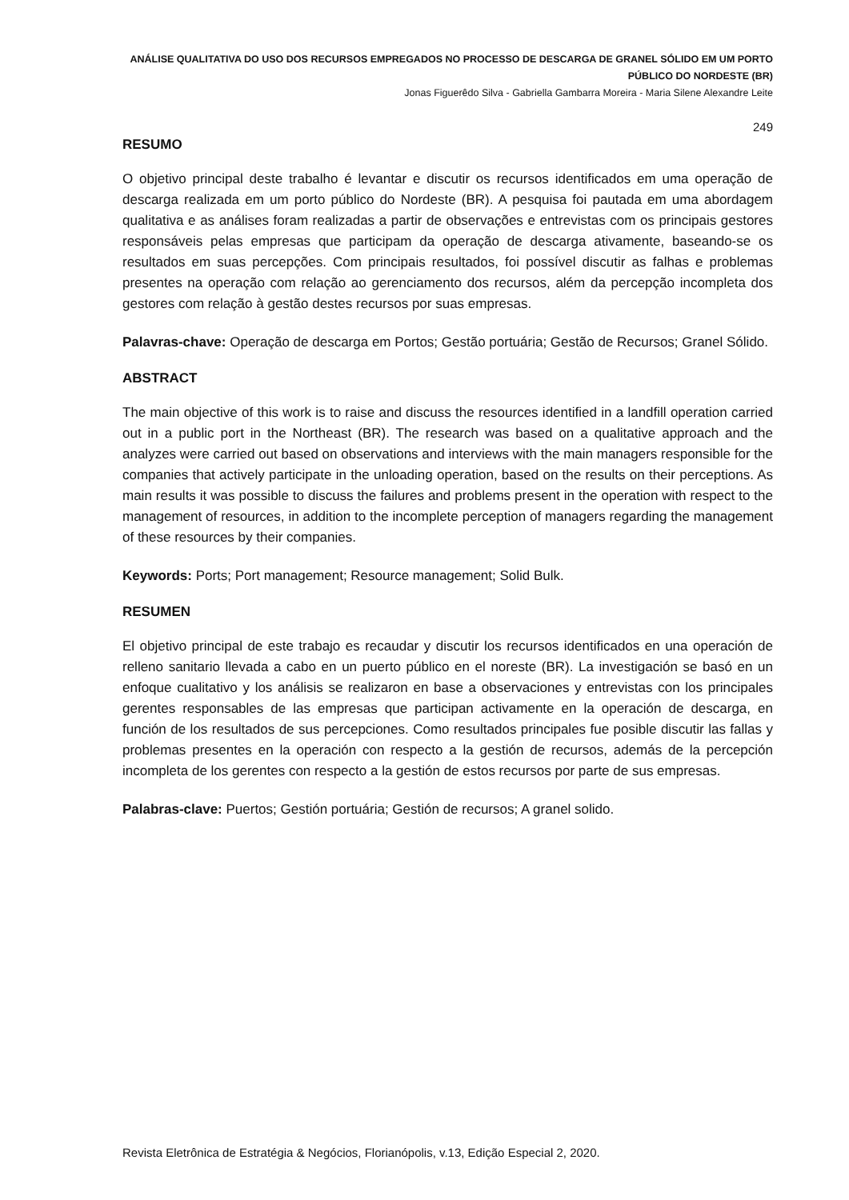ANÁLISE QUALITATIVA DO USO DOS RECURSOS EMPREGADOS NO PROCESSO DE DESCARGA DE GRANEL SÓLIDO EM UM PORTO PÚBLICO DO NORDESTE (BR)
Jonas Figuerêdo Silva - Gabriella Gambarra Moreira - Maria Silene Alexandre Leite
249
RESUMO
O objetivo principal deste trabalho é levantar e discutir os recursos identificados em uma operação de descarga realizada em um porto público do Nordeste (BR). A pesquisa foi pautada em uma abordagem qualitativa e as análises foram realizadas a partir de observações e entrevistas com os principais gestores responsáveis pelas empresas que participam da operação de descarga ativamente, baseando-se os resultados em suas percepções. Com principais resultados, foi possível discutir as falhas e problemas presentes na operação com relação ao gerenciamento dos recursos, além da percepção incompleta dos gestores com relação à gestão destes recursos por suas empresas.
Palavras-chave: Operação de descarga em Portos; Gestão portuária; Gestão de Recursos; Granel Sólido.
ABSTRACT
The main objective of this work is to raise and discuss the resources identified in a landfill operation carried out in a public port in the Northeast (BR). The research was based on a qualitative approach and the analyzes were carried out based on observations and interviews with the main managers responsible for the companies that actively participate in the unloading operation, based on the results on their perceptions. As main results it was possible to discuss the failures and problems present in the operation with respect to the management of resources, in addition to the incomplete perception of managers regarding the management of these resources by their companies.
Keywords: Ports; Port management; Resource management; Solid Bulk.
RESUMEN
El objetivo principal de este trabajo es recaudar y discutir los recursos identificados en una operación de relleno sanitario llevada a cabo en un puerto público en el noreste (BR). La investigación se basó en un enfoque cualitativo y los análisis se realizaron en base a observaciones y entrevistas con los principales gerentes responsables de las empresas que participan activamente en la operación de descarga, en función de los resultados de sus percepciones. Como resultados principales fue posible discutir las fallas y problemas presentes en la operación con respecto a la gestión de recursos, además de la percepción incompleta de los gerentes con respecto a la gestión de estos recursos por parte de sus empresas.
Palabras-clave: Puertos; Gestión portuária; Gestión de recursos; A granel solido.
Revista Eletrônica de Estratégia & Negócios, Florianópolis, v.13, Edição Especial 2, 2020.